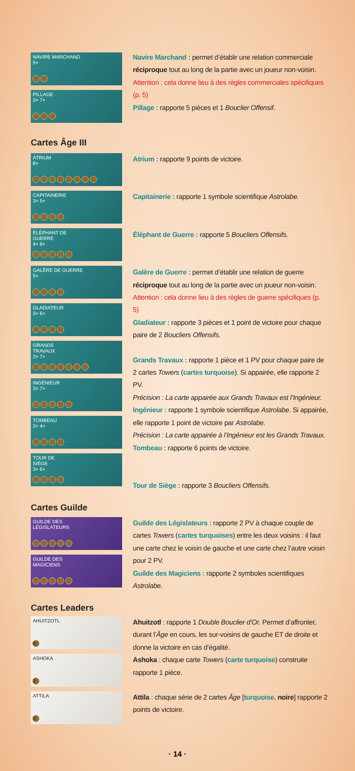NAVIRE MARCHAND
5+
PILLAGE
3+ 7+
Navire Marchand : permet d’établir une relation commerciale réciproque tout au long de la partie avec un joueur non-voisin. Attention : cela donne lieu à des règles commerciales spécifiques (p. 5)
Pillage : rapporte 5 pièces et 1 Bouclier Offensif.
Cartes Âge III
ATRIUM
8+
CAPITAINERIE
3+ 5+
ÉLÉPHANT DE
GUERRE
4+ 8+
GALÈRE DE GUERRE
5+
GLADIATEUR
3+ 6+
GRANDS
TRAVAUX
3+ 7+
INGÉNIEUR
3+ 7+
TOMBEAU
3+ 4+
TOUR DE
SIÈGE
3+ 6+
Atrium : rapporte 9 points de victoire.
Capitainerie : rapporte 1 symbole scientifique Astrolabe.
Éléphant de Guerre : rapporte 5 Boucliers Offensifs.
Galère de Guerre : permet d’établir une relation de guerre réciproque tout au long de la partie avec un joueur non-voisin. Attention : cela donne lieu à des règles de guerre spécifiques (p. 5)
Gladiateur : rapporte 3 pièces et 1 point de victoire pour chaque paire de 2 Boucliers Offensifs.
Grands Travaux : rapporte 1 pièce et 1 PV pour chaque paire de 2 cartes Towers (cartes turquoise). Si appairée, elle rapporte 2 PV.
Précision : La carte appairée aux Grands Travaux est l’Ingénieur.
Ingénieur : rapporte 1 symbole scientifique Astrolabe. Si appairée, elle rapporte 1 point de victoire par Astrolabe.
Précision : La carte appairée à l’Ingénieur est les Grands Travaux.
Tombeau : rapporte 6 points de victoire.
Tour de Siège : rapporte 3 Boucliers Offensifs.
Cartes Guilde
GUILDE DES
LÉGISLATEURS
GUILDE DES
MAGICIENS
Guilde des Législateurs : rapporte 2 PV à chaque couple de cartes Towers (cartes turquoises) entre les deux voisins : il faut une carte chez le voisin de gauche et une carte chez l’autre voisin pour 2 PV.
Guilde des Magiciens : rapporte 2 symboles scientifiques Astrolabe.
Cartes Leaders
AHUITZOTL
6
ASHOKA
3
ATTILA
3
Ahuitzotl : rapporte 1 Double Bouclier d’Or. Permet d’affronter, durant l’Âge en cours, les sur-voisins de gauche ET de droite et donne la victoire en cas d’égalité.
Ashoka : chaque carte Towers (carte turquoise) construite rapporte 1 pièce.
Attila : chaque série de 2 cartes Âge [turquoise, noire] rapporte 2 points de victoire.
· 14 ·